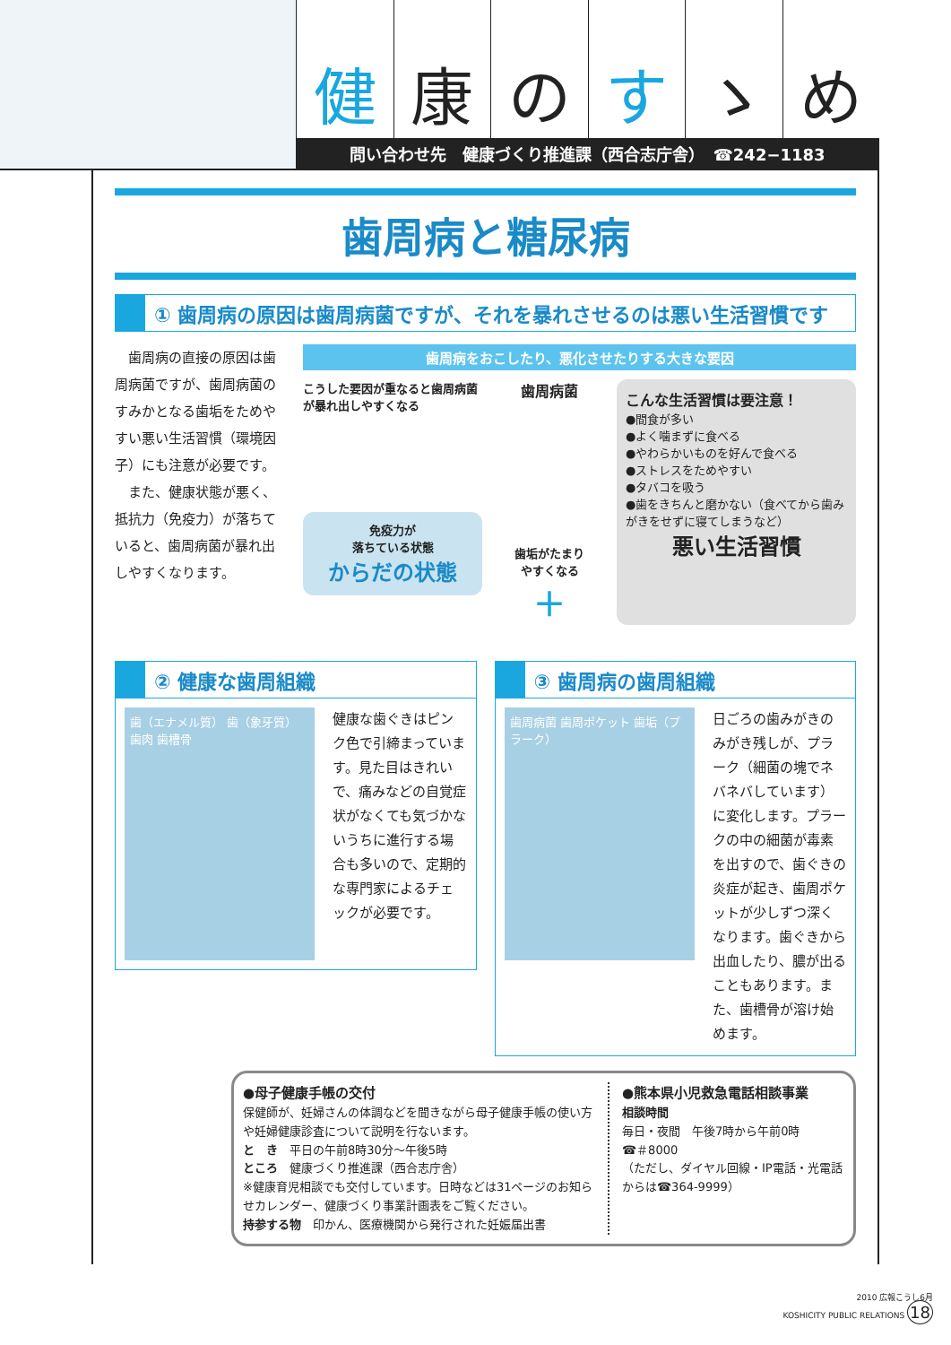健 康 の す ゝ め
問い合わせ先　健康づくり推進課（西合志庁舎）　☎242−1183
歯周病と糖尿病
① 歯周病の原因は歯周病菌ですが、それを暴れさせるのは悪い生活習慣です
　歯周病の直接の原因は歯周病菌ですが、歯周病菌のすみかとなる歯垢をためやすい悪い生活習慣（環境因子）にも注意が必要です。
　また、健康状態が悪く、抵抗力（免疫力）が落ちていると、歯周病菌が暴れ出しやすくなります。
歯周病をおこしたり、悪化させたりする大きな要因
こうした要因が重なると歯周病菌が暴れ出しやすくなる
免疫力が
落ちている状態
からだの状態
歯周病菌
歯垢がたまり
やすくなる
＋
こんな生活習慣は要注意！
●間食が多い
●よく噛まずに食べる
●やわらかいものを好んで食べる
●ストレスをためやすい
●タバコを吸う
●歯をきちんと磨かない（食べてから歯みがきをせずに寝てしまうなど）
悪い生活習慣
② 健康な歯周組織
歯（エナメル質） 歯（象牙質） 歯肉 歯槽骨
健康な歯ぐきはピンク色で引締まっています。見た目はきれいで、痛みなどの自覚症状がなくても気づかないうちに進行する場合も多いので、定期的な専門家によるチェックが必要です。
③ 歯周病の歯周組織
歯周病菌 歯周ポケット 歯垢（プラーク）
日ごろの歯みがきのみがき残しが、プラーク（細菌の塊でネバネバしています）に変化します。プラークの中の細菌が毒素を出すので、歯ぐきの炎症が起き、歯周ポケットが少しずつ深くなります。歯ぐきから出血したり、膿が出ることもあります。また、歯槽骨が溶け始めます。
●母子健康手帳の交付
保健師が、妊婦さんの体調などを聞きながら母子健康手帳の使い方や妊婦健康診査について説明を行ないます。
と　き　平日の午前8時30分〜午後5時
ところ　健康づくり推進課（西合志庁舎）
※健康育児相談でも交付しています。日時などは31ページのお知らせカレンダー、健康づくり事業計画表をご覧ください。
持参する物　印かん、医療機関から発行された妊娠届出書
●熊本県小児救急電話相談事業
相談時間
毎日・夜間　午後7時から午前0時
☎＃8000
（ただし、ダイヤル回線・IP電話・光電話からは☎364-9999）
2010 広報こうし6月
KOSHICITY PUBLIC RELATIONS 18